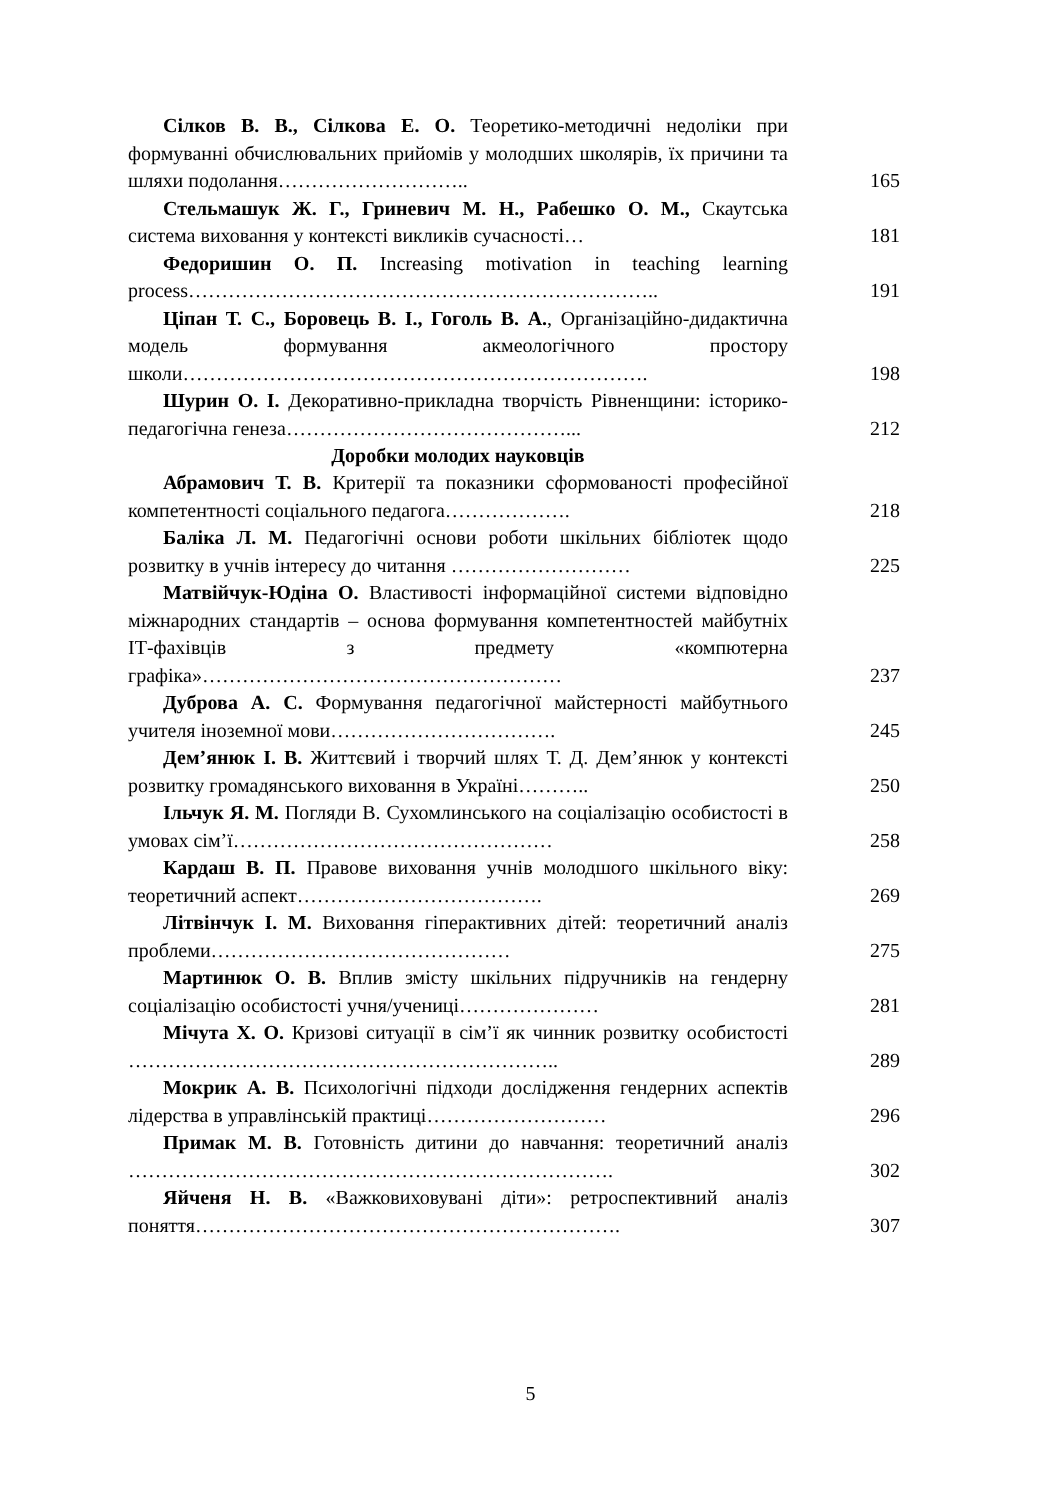| Сілков В. В., Сілкова Е. О. Теоретико-методичні недоліки при формуванні обчислювальних прийомів у молодших школярів, їх причини та шляхи подолання……………………….. | 165 |
| Стельмашук Ж. Г., Гриневич М. Н., Рабешко О. М., Скаутська система виховання у контексті викликів сучасності… | 181 |
| Федоришин О. П. Increasing motivation in teaching learning process…………………………………………………………….. | 191 |
| Ціпан Т. С., Боровець В. І., Гоголь В. А. , Організаційно-дидактична модель формування акмеологічного простору школи……………………………………………………………. | 198 |
| Шурин О. І. Декоративно-прикладна творчість Рівненщини: історико-педагогічна генеза……………………………………... | 212 |
| Доробки молодих науковців | |
| Абрамович Т. В. Критерії та показники сформованості професійної компетентності соціального педагога………………. | 218 |
| Баліка Л. М. Педагогічні основи роботи шкільних бібліотек щодо розвитку в учнів інтересу до читання ……………………… | 225 |
| Матвійчук-Юдіна О. Властивості інформаційної системи відповідно міжнародних стандартів – основа формування компетентностей майбутніх ІТ-фахівців з предмету «компютерна графіка»……………………………………………… | 237 |
| Дуброва А. С. Формування педагогічної майстерності майбутнього учителя іноземної мови……………………………. | 245 |
| Дем’янюк І. В. Життєвий і творчий шлях Т. Д. Дем’янюк у контексті розвитку громадянського виховання в Україні……….. | 250 |
| Ільчук Я. М. Погляди В. Сухомлинського на соціалізацію особистості в умовах сім’ї………………………………………… | 258 |
| Кардаш В. П. Правове виховання учнів молодшого шкільного віку: теоретичний аспект………………………………. | 269 |
| Літвінчук І. М. Виховання гіперактивних дітей: теоретичний аналіз проблеми……………………………………… | 275 |
| Мартинюк О. В. Вплив змісту шкільних підручників на гендерну соціалізацію особистості учня/учениці………………… | 281 |
| Мічута Х. О. Кризові ситуації в сім’ї як чинник розвитку особистості ……………………………………………………….. | 289 |
| Мокрик А. В. Психологічні підходи дослідження гендерних аспектів лідерства в управлінській практиці……………………… | 296 |
| Примак М. В. Готовність дитини до навчання: теоретичний аналіз ………………………………………………………………. | 302 |
| Яйченя Н. В. «Важковиховувані діти»: ретроспективний аналіз поняття………………………………………………………. | 307 |
5